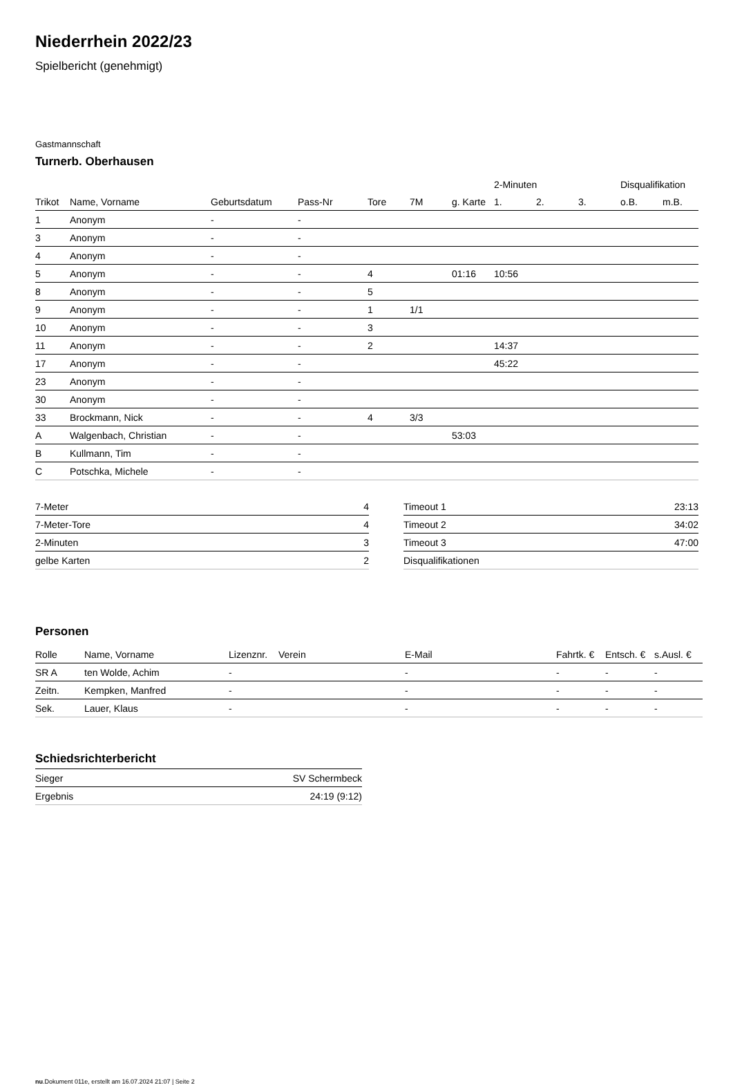Niederrhein 2022/23
Spielbericht (genehmigt)
Gastmannschaft
Turnerb. Oberhausen
| | | | | | | | 2-Minuten | | | Disqualifikation | |
| --- | --- | --- | --- | --- | --- | --- | --- | --- | --- | --- | --- |
| Trikot | Name, Vorname | Geburtsdatum | Pass-Nr | Tore | 7M | g. Karte | 1. | 2. | 3. | o.B. | m.B. |
| 1 | Anonym | - | - | | | | | | | | |
| 3 | Anonym | - | - | | | | | | | | |
| 4 | Anonym | - | - | | | | | | | | |
| 5 | Anonym | - | - | 4 | | 01:16 | 10:56 | | | | |
| 8 | Anonym | - | - | 5 | | | | | | | |
| 9 | Anonym | - | - | 1 | 1/1 | | | | | | |
| 10 | Anonym | - | - | 3 | | | | | | | |
| 11 | Anonym | - | - | 2 | | | 14:37 | | | | |
| 17 | Anonym | - | - | | | | 45:22 | | | | |
| 23 | Anonym | - | - | | | | | | | | |
| 30 | Anonym | - | - | | | | | | | | |
| 33 | Brockmann, Nick | - | - | 4 | 3/3 | | | | | | |
| A | Walgenbach, Christian | - | - | | | 53:03 | | | | | |
| B | Kullmann, Tim | - | - | | | | | | | | |
| C | Potschka, Michele | - | - | | | | | | | | |
| 7-Meter | 4 |
| 7-Meter-Tore | 4 |
| 2-Minuten | 3 |
| gelbe Karten | 2 |
| Timeout 1 | 23:13 |
| Timeout 2 | 34:02 |
| Timeout 3 | 47:00 |
| Disqualifikationen | |
Personen
| Rolle | Name, Vorname | Lizenznr. | Verein | E-Mail | Fahrtk. € | Entsch. € | s.Ausl. € |
| --- | --- | --- | --- | --- | --- | --- | --- |
| SR A | ten Wolde, Achim | - | | - | - | - | - |
| Zeitn. | Kempken, Manfred | - | | - | - | - | - |
| Sek. | Lauer, Klaus | - | | - | - | - | - |
Schiedsrichterbericht
| Sieger | SV Schermbeck |
| Ergebnis | 24:19 (9:12) |
nu.Dokument 011e, erstellt am 16.07.2024 21:07 | Seite 2